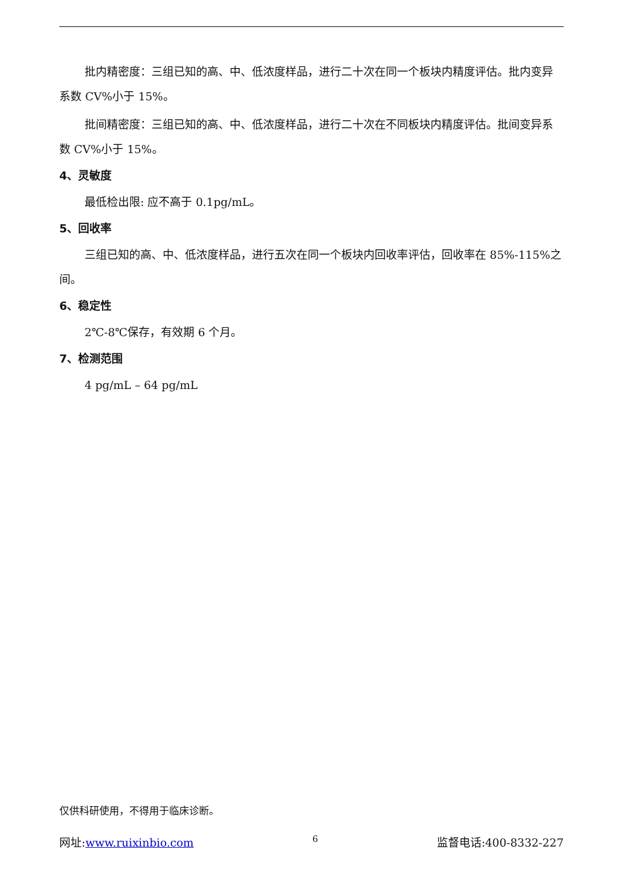批内精密度：三组已知的高、中、低浓度样品，进行二十次在同一个板块内精度评估。批内变异系数 CV%小于 15%。
批间精密度：三组已知的高、中、低浓度样品，进行二十次在不同板块内精度评估。批间变异系数 CV%小于 15%。
4、灵敏度
最低检出限: 应不高于 0.1pg/mL。
5、回收率
三组已知的高、中、低浓度样品，进行五次在同一个板块内回收率评估，回收率在 85%-115%之间。
6、稳定性
2℃-8℃保存，有效期 6 个月。
7、检测范围
4 pg/mL – 64 pg/mL
仅供科研使用，不得用于临床诊断。
网址:www.ruixinbio.com 6 监督电话:400-8332-227